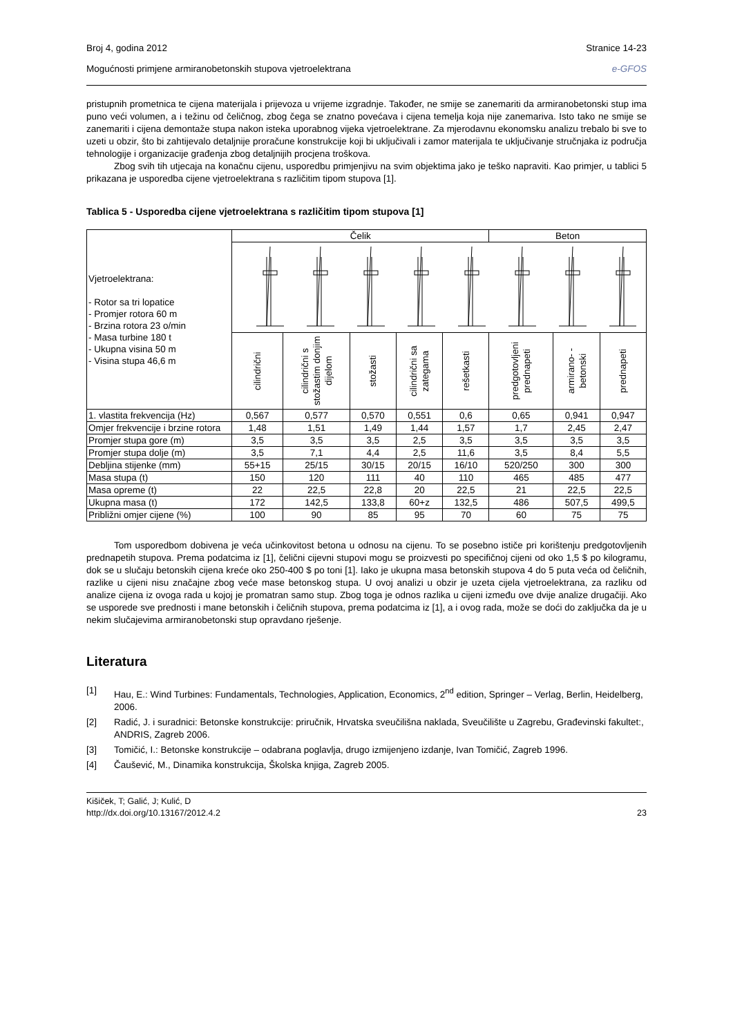Broj 4, godina 2012 Stranice 14-23
Mogućnosti primjene armiranobetonskih stupova vjetroelektrana e-GFOS
pristupnih prometnica te cijena materijala i prijevoza u vrijeme izgradnje. Također, ne smije se zanemariti da armiranobetonski stup ima puno veći volumen, a i težinu od čeličnog, zbog čega se znatno povećava i cijena temelja koja nije zanemariva. Isto tako ne smije se zanemariti i cijena demontaže stupa nakon isteka uporabnog vijeka vjetroelektrane. Za mjerodavnu ekonomsku analizu trebalo bi sve to uzeti u obzir, što bi zahtijevalo detaljnije proračune konstrukcije koji bi uključivali i zamor materijala te uključivanje stručnjaka iz područja tehnologije i organizacije građenja zbog detaljnijih procjena troškova.
Zbog svih tih utjecaja na konačnu cijenu, usporedbu primjenjivu na svim objektima jako je teško napraviti. Kao primjer, u tablici 5 prikazana je usporedba cijene vjetroelektrana s različitim tipom stupova [1].
Tablica 5 - Usporedba cijene vjetroelektrana s različitim tipom stupova [1]
| Vjetroelektrana: - Rotor sa tri lopatice - Promjer rotora 60 m - Brzina rotora 23 o/min - Masa turbine 180 t - Ukupna visina 50 m - Visina stupa 46,6 m | Čelik | | | | | Beton | | |
| | cilindrični | cilindrični s stožastim donjim dijelom | stožasti | cilindrični sa zategama | rešetkasti | predgotovljeni prednapeti | armirano- -betonski | prednapeti |
| 1. vlastita frekvencija (Hz) | 0,567 | 0,577 | 0,570 | 0,551 | 0,6 | 0,65 | 0,941 | 0,947 |
| Omjer frekvencije i brzine rotora | 1,48 | 1,51 | 1,49 | 1,44 | 1,57 | 1,7 | 2,45 | 2,47 |
| Promjer stupa gore (m) | 3,5 | 3,5 | 3,5 | 2,5 | 3,5 | 3,5 | 3,5 | 3,5 |
| Promjer stupa dolje (m) | 3,5 | 7,1 | 4,4 | 2,5 | 11,6 | 3,5 | 8,4 | 5,5 |
| Debljina stijenke (mm) | 55+15 | 25/15 | 30/15 | 20/15 | 16/10 | 520/250 | 300 | 300 |
| Masa stupa (t) | 150 | 120 | 111 | 40 | 110 | 465 | 485 | 477 |
| Masa opreme (t) | 22 | 22,5 | 22,8 | 20 | 22,5 | 21 | 22,5 | 22,5 |
| Ukupna masa (t) | 172 | 142,5 | 133,8 | 60+z | 132,5 | 486 | 507,5 | 499,5 |
| Približni omjer cijene (%) | 100 | 90 | 85 | 95 | 70 | 60 | 75 | 75 |
Tom usporedbom dobivena je veća učinkovitost betona u odnosu na cijenu. To se posebno ističe pri korištenju predgotovljenih prednapetih stupova. Prema podatcima iz [1], čelični cijevni stupovi mogu se proizvesti po specifičnoj cijeni od oko 1,5 $ po kilogramu, dok se u slučaju betonskih cijena kreće oko 250-400 $ po toni [1]. Iako je ukupna masa betonskih stupova 4 do 5 puta veća od čeličnih, razlike u cijeni nisu značajne zbog veće mase betonskog stupa. U ovoj analizi u obzir je uzeta cijela vjetroelektrana, za razliku od analize cijena iz ovoga rada u kojoj je promatran samo stup. Zbog toga je odnos razlika u cijeni između ove dvije analize drugačiji. Ako se usporede sve prednosti i mane betonskih i čeličnih stupova, prema podatcima iz [1], a i ovog rada, može se doći do zaključka da je u nekim slučajevima armiranobetonski stup opravdano rješenje.
Literatura
[1] Hau, E.: Wind Turbines: Fundamentals, Technologies, Application, Economics, 2<sup>nd</sup> edition, Springer – Verlag, Berlin, Heidelberg, 2006.
[2] Radić, J. i suradnici: Betonske konstrukcije: priručnik, Hrvatska sveučilišna naklada, Sveučilište u Zagrebu, Građevinski fakultet:, ANDRIS, Zagreb 2006.
[3] Tomičić, I.: Betonske konstrukcije – odabrana poglavlja, drugo izmijenjeno izdanje, Ivan Tomičić, Zagreb 1996.
[4] Čaušević, M., Dinamika konstrukcija, Školska knjiga, Zagreb 2005.
Kišiček, T; Galić, J; Kulić, D
http://dx.doi.org/10.13167/2012.4.2 23